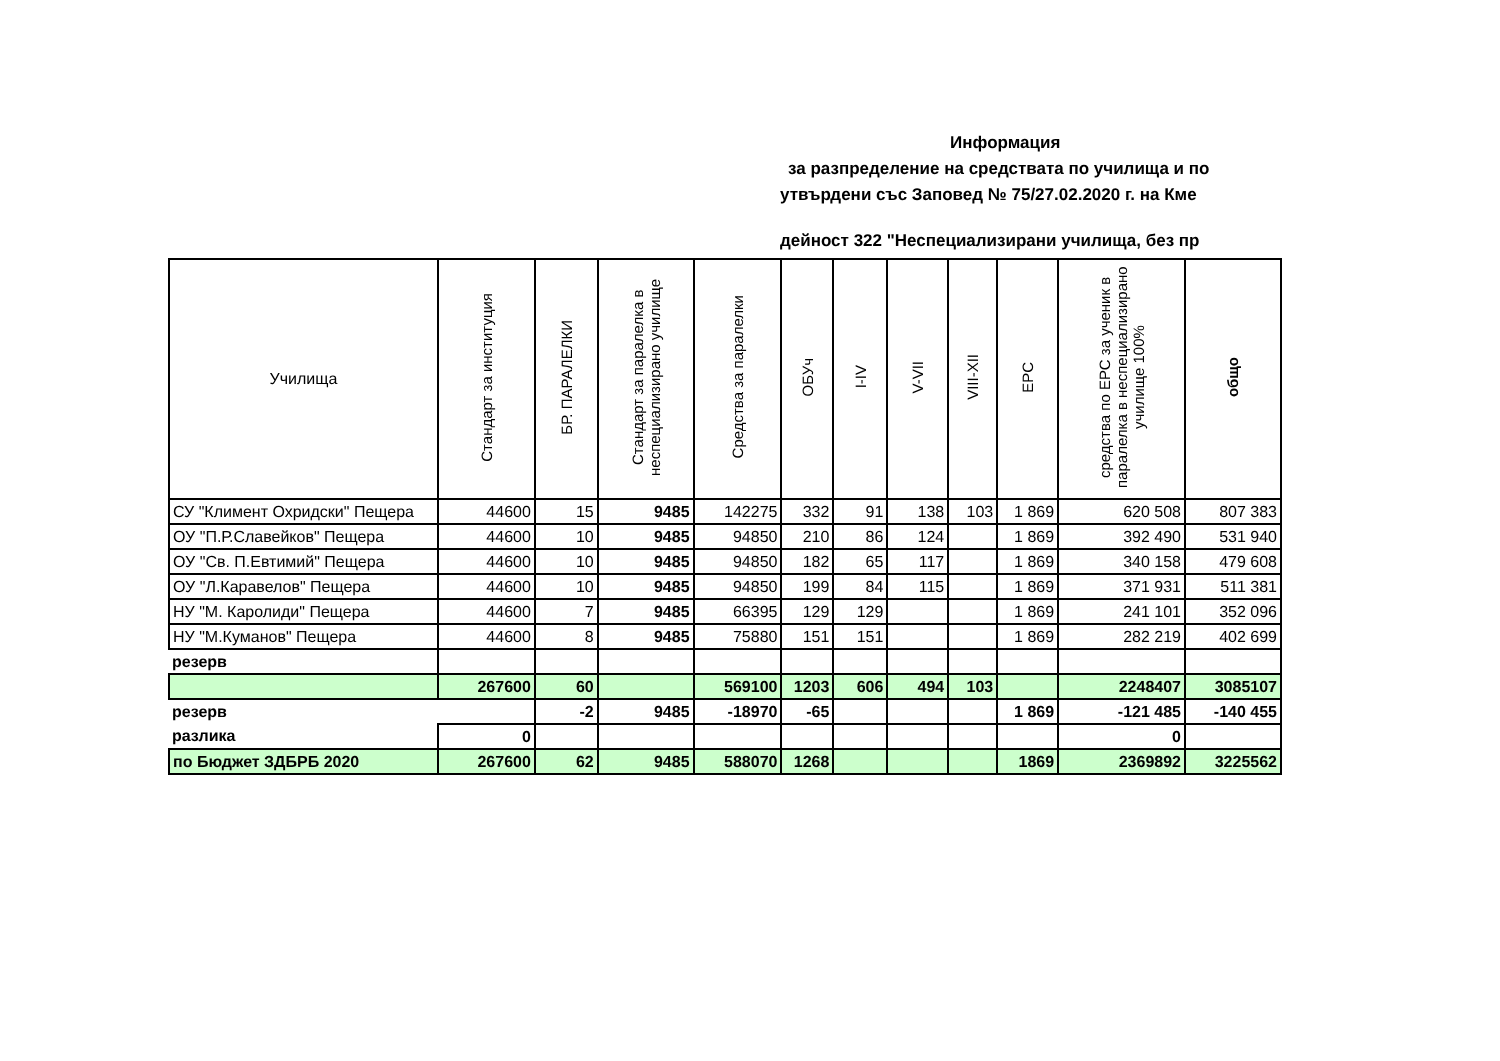Информация
за разпределение на средствата по училища и по
утвърдени със Заповед № 75/27.02.2020 г. на Кме
дейност 322 "Неспециализирани училища, без пр
| Училища | Стандарт за институция | БР. ПАРАЛЕЛКИ | Стандарт за паралелка в неспециализирано училище | Средства за паралелки | ОБУч | I-IV | V-VII | VIII-XII | ЕРС | средства по ЕРС за ученик в паралелка в неспециализирано училище 100% | общо |
| --- | --- | --- | --- | --- | --- | --- | --- | --- | --- | --- | --- |
| СУ "Климент Охридски" Пещера | 44600 | 15 | 9485 | 142275 | 332 | 91 | 138 | 103 | 1 869 | 620 508 | 807 383 |
| ОУ "П.Р.Славейков" Пещера | 44600 | 10 | 9485 | 94850 | 210 | 86 | 124 | | 1 869 | 392 490 | 531 940 |
| ОУ "Св. П.Евтимий" Пещера | 44600 | 10 | 9485 | 94850 | 182 | 65 | 117 | | 1 869 | 340 158 | 479 608 |
| ОУ "Л.Каравелов" Пещера | 44600 | 10 | 9485 | 94850 | 199 | 84 | 115 | | 1 869 | 371 931 | 511 381 |
| НУ "М. Каролиди" Пещера | 44600 | 7 | 9485 | 66395 | 129 | 129 | | | 1 869 | 241 101 | 352 096 |
| НУ "М.Куманов" Пещера | 44600 | 8 | 9485 | 75880 | 151 | 151 | | | 1 869 | 282 219 | 402 699 |
| резерв | | | | | | | | | | | |
| | 267600 | 60 | | 569100 | 1203 | 606 | 494 | 103 | | 2248407 | 3085107 |
| резерв | | -2 | 9485 | -18970 | -65 | | | | 1 869 | -121 485 | -140 455 |
| разлика | 0 | | | | | | | | | 0 | |
| по Бюджет ЗДБРБ 2020 | 267600 | 62 | 9485 | 588070 | 1268 | | | | 1869 | 2369892 | 3225562 |